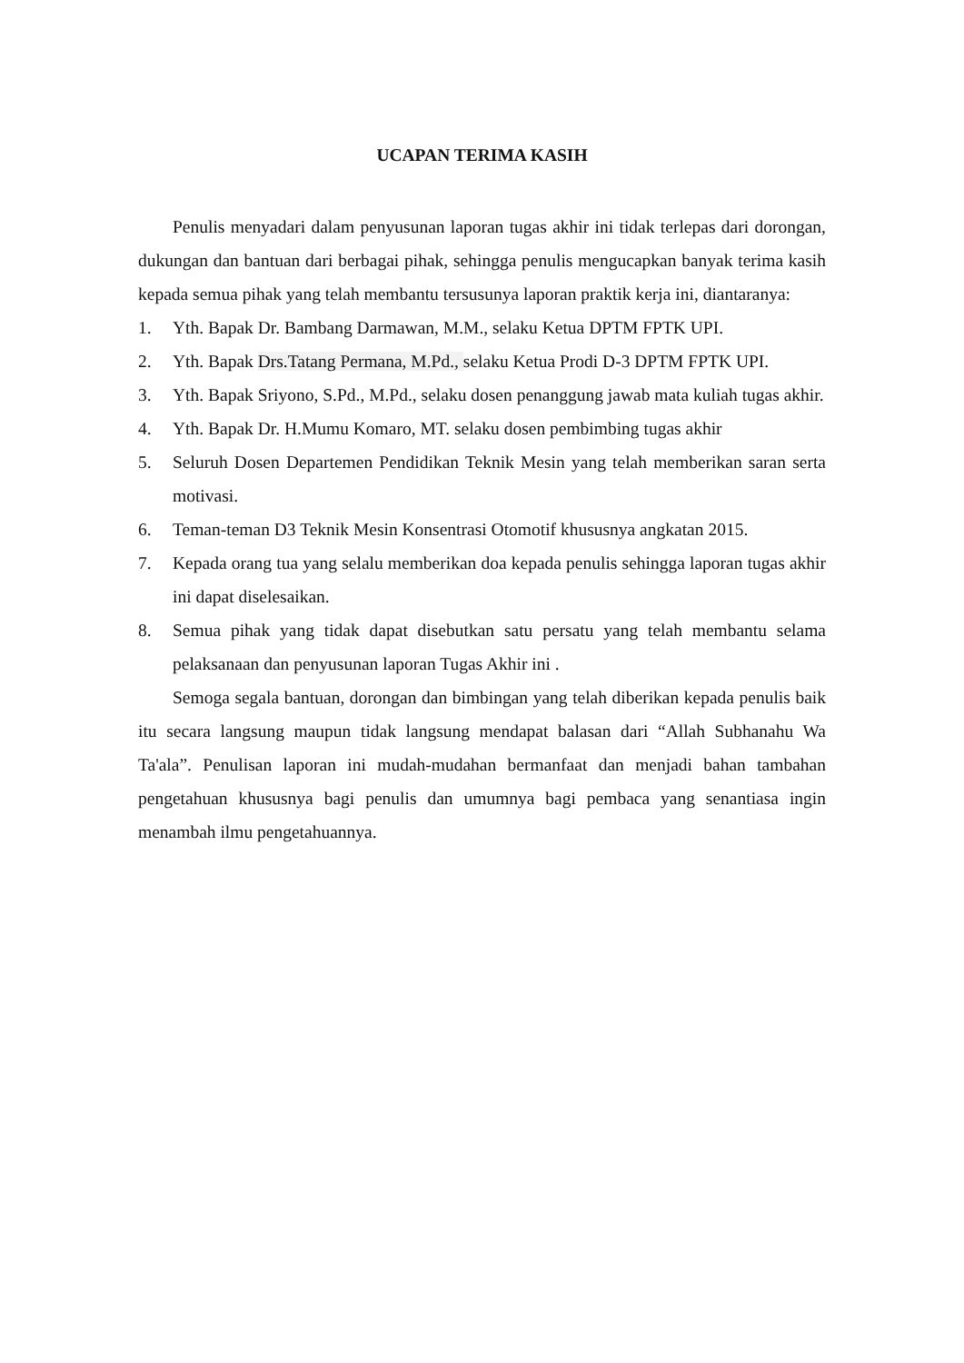UCAPAN TERIMA KASIH
Penulis menyadari dalam penyusunan laporan tugas akhir ini tidak terlepas dari dorongan, dukungan dan bantuan dari berbagai pihak, sehingga penulis mengucapkan banyak terima kasih kepada semua pihak yang telah membantu tersusunya laporan praktik kerja ini, diantaranya:
1. Yth. Bapak Dr. Bambang Darmawan, M.M., selaku Ketua DPTM FPTK UPI.
2. Yth. Bapak Drs.Tatang Permana, M.Pd., selaku Ketua Prodi D-3 DPTM FPTK UPI.
3. Yth. Bapak Sriyono, S.Pd., M.Pd., selaku dosen penanggung jawab mata kuliah tugas akhir.
4. Yth. Bapak Dr. H.Mumu Komaro, MT. selaku dosen pembimbing tugas akhir
5. Seluruh Dosen Departemen Pendidikan Teknik Mesin yang telah memberikan saran serta motivasi.
6. Teman-teman D3 Teknik Mesin Konsentrasi Otomotif khususnya angkatan 2015.
7. Kepada orang tua yang selalu memberikan doa kepada penulis sehingga laporan tugas akhir ini dapat diselesaikan.
8. Semua pihak yang tidak dapat disebutkan satu persatu yang telah membantu selama pelaksanaan dan penyusunan laporan Tugas Akhir ini .
Semoga segala bantuan, dorongan dan bimbingan yang telah diberikan kepada penulis baik itu secara langsung maupun tidak langsung mendapat balasan dari “Allah Subhanahu Wa Ta'ala”. Penulisan laporan ini mudah-mudahan bermanfaat dan menjadi bahan tambahan pengetahuan khususnya bagi penulis dan umumnya bagi pembaca yang senantiasa ingin menambah ilmu pengetahuannya.